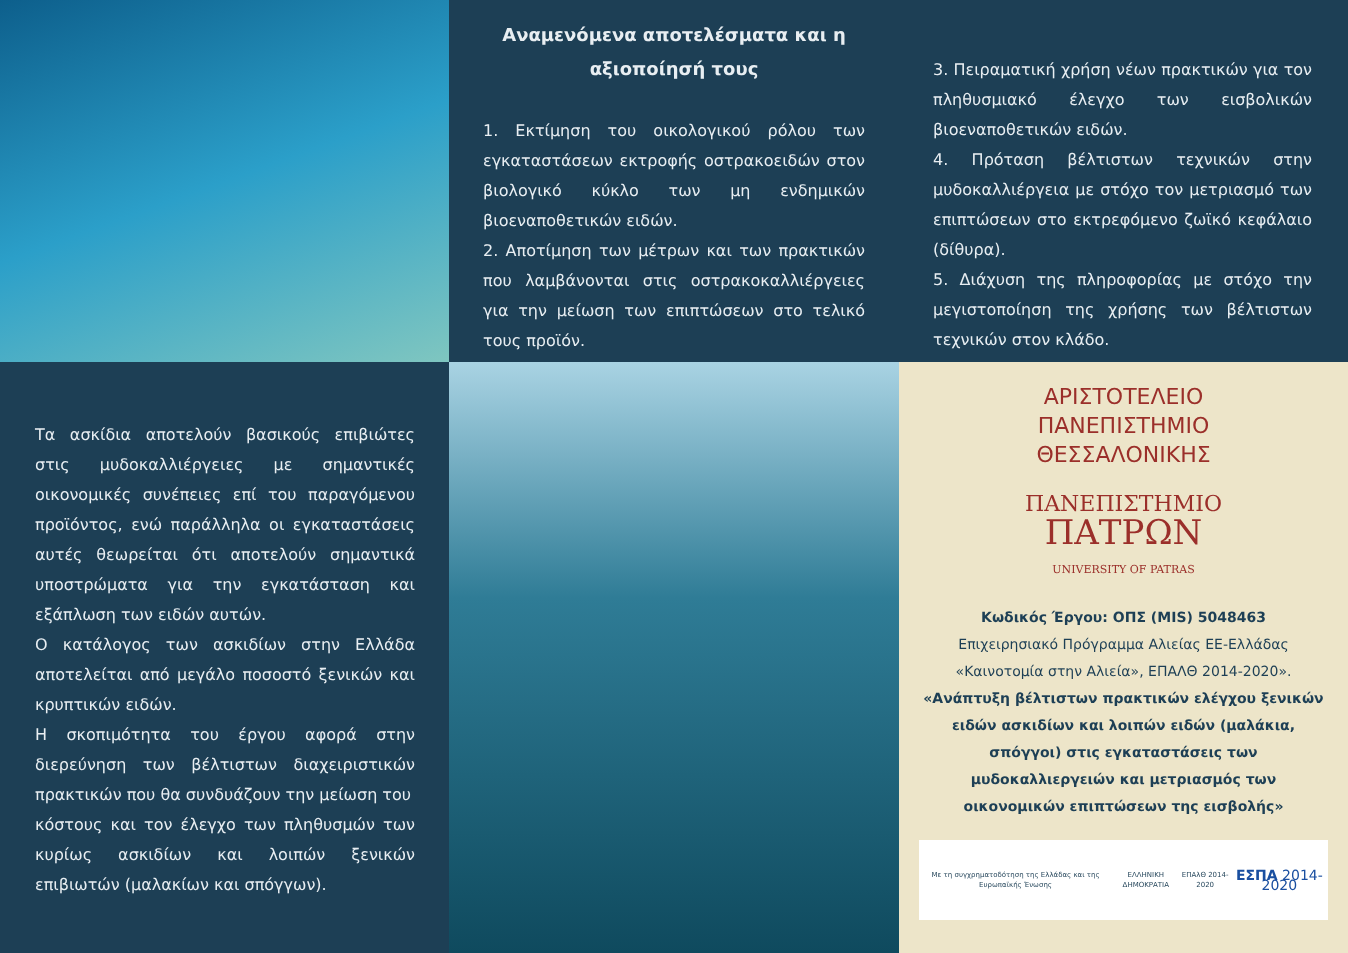Αναμενόμενα αποτελέσματα και η αξιοποίησή τους
1. Εκτίμηση του οικολογικού ρόλου των εγκαταστάσεων εκτροφής οστρακοειδών στον βιολογικό κύκλο των μη ενδημικών βιοεναποθετικών ειδών.
2. Αποτίμηση των μέτρων και των πρακτικών που λαμβάνονται στις οστρακοκαλλιέργειες για την μείωση των επιπτώσεων στο τελικό τους προϊόν.
3. Πειραματική χρήση νέων πρακτικών για τον πληθυσμιακό έλεγχο των εισβολικών βιοεναποθετικών ειδών.
4. Πρόταση βέλτιστων τεχνικών στην μυδοκαλλιέργεια με στόχο τον μετριασμό των επιπτώσεων στο εκτρεφόμενο ζωϊκό κεφάλαιο (δίθυρα).
5. Διάχυση της πληροφορίας με στόχο την μεγιστοποίηση της χρήσης των βέλτιστων τεχνικών στον κλάδο.
Τα ασκίδια αποτελούν βασικούς επιβιώτες στις μυδοκαλλιέργειες με σημαντικές οικονομικές συνέπειες επί του παραγόμενου προϊόντος, ενώ παράλληλα οι εγκαταστάσεις αυτές θεωρείται ότι αποτελούν σημαντικά υποστρώματα για την εγκατάσταση και εξάπλωση των ειδών αυτών.
Ο κατάλογος των ασκιδίων στην Ελλάδα αποτελείται από μεγάλο ποσοστό ξενικών και κρυπτικών ειδών.
Η σκοπιμότητα του έργου αφορά στην διερεύνηση των βέλτιστων διαχειριστικών πρακτικών που θα συνδυάζουν την μείωση του
κόστους και τον έλεγχο των πληθυσμών των κυρίως ασκιδίων και λοιπών ξενικών επιβιωτών (μαλακίων και σπόγγων).
ΑΡΙΣΤΟΤΕΛΕΙΟ
ΠΑΝΕΠΙΣΤΗΜΙΟ
ΘΕΣΣΑΛΟΝΙΚΗΣ
ΠΑΝΕΠΙΣΤΗΜΙΟ
ΠΑΤΡΩΝ
UNIVERSITY OF PATRAS
Κωδικός Έργου: ΟΠΣ (MIS) 5048463
Επιχειρησιακό Πρόγραμμα Αλιείας ΕΕ-Ελλάδας «Καινοτομία στην Αλιεία», ΕΠΑΛΘ 2014-2020».
«Ανάπτυξη βέλτιστων πρακτικών ελέγχου ξενικών ειδών ασκιδίων και λοιπών ειδών (μαλάκια, σπόγγοι) στις εγκαταστάσεις των μυδοκαλλιεργειών και μετριασμός των οικονομικών επιπτώσεων της εισβολής»
Με τη συγχρηματοδότηση της Ελλάδας και της Ευρωπαϊκής Ένωσης ΕΛΛΗΝΙΚΗ ΔΗΜΟΚΡΑΤΙΑ ΕΠΑλΘ 2014-2020 ΕΣΠΑ 2014-2020